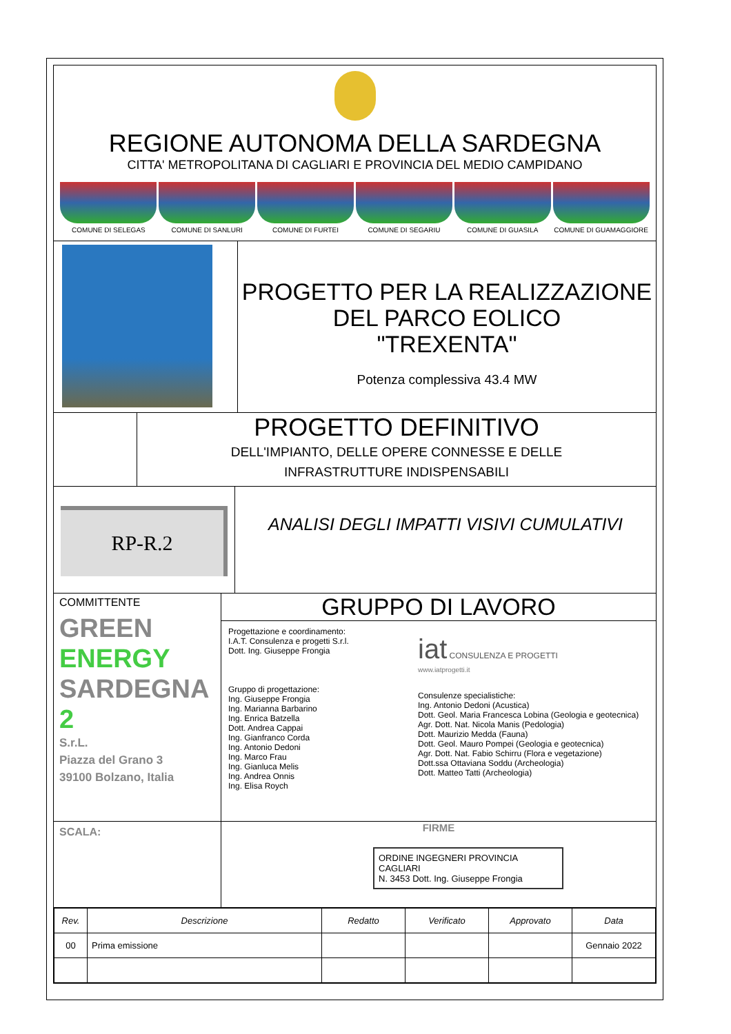REGIONE AUTONOMA DELLA SARDEGNA
CITTA' METROPOLITANA DI CAGLIARI E PROVINCIA DEL MEDIO CAMPIDANO
COMUNE DI SELEGAS COMUNE DI SANLURI COMUNE DI FURTEI COMUNE DI SEGARIU COMUNE DI GUASILA COMUNE DI GUAMAGGIORE
PROGETTO PER LA REALIZZAZIONE
DEL PARCO EOLICO
"TREXENTA"
Potenza complessiva 43.4 MW
PROGETTO DEFINITIVO
DELL'IMPIANTO, DELLE OPERE CONNESSE E DELLE
INFRASTRUTTURE INDISPENSABILI
RP-R.2
ANALISI DEGLI IMPATTI VISIVI CUMULATIVI
COMMITTENTE
GREEN
ENERGY
SARDEGNA 2
S.r.L.
Piazza del Grano 3
39100 Bolzano, Italia
GRUPPO DI LAVORO
Progettazione e coordinamento:
I.A.T. Consulenza e progetti S.r.l.
Dott. Ing. Giuseppe Frongia
Gruppo di progettazione:
Ing. Giuseppe Frongia
Ing. Marianna Barbarino
Ing. Enrica Batzella
Dott. Andrea Cappai
Ing. Gianfranco Corda
Ing. Antonio Dedoni
Ing. Marco Frau
Ing. Gianluca Melis
Ing. Andrea Onnis
Ing. Elisa Roych
iat CONSULENZA E PROGETTI
www.iatprogetti.it
Consulenze specialistiche:
Ing. Antonio Dedoni (Acustica)
Dott. Geol. Maria Francesca Lobina (Geologia e geotecnica)
Agr. Dott. Nat. Nicola Manis (Pedologia)
Dott. Maurizio Medda (Fauna)
Dott. Geol. Mauro Pompei (Geologia e geotecnica)
Agr. Dott. Nat. Fabio Schirru (Flora e vegetazione)
Dott.ssa Ottaviana Soddu (Archeologia)
Dott. Matteo Tatti (Archeologia)
SCALA:
FIRME
ORDINE INGEGNERI PROVINCIA CAGLIARI
N. 3453 Dott. Ing. Giuseppe Frongia
| Rev. | Descrizione | Redatto | Verificato | Approvato | Data |
| --- | --- | --- | --- | --- | --- |
| 00 | Prima emissione | | | | Gennaio 2022 |